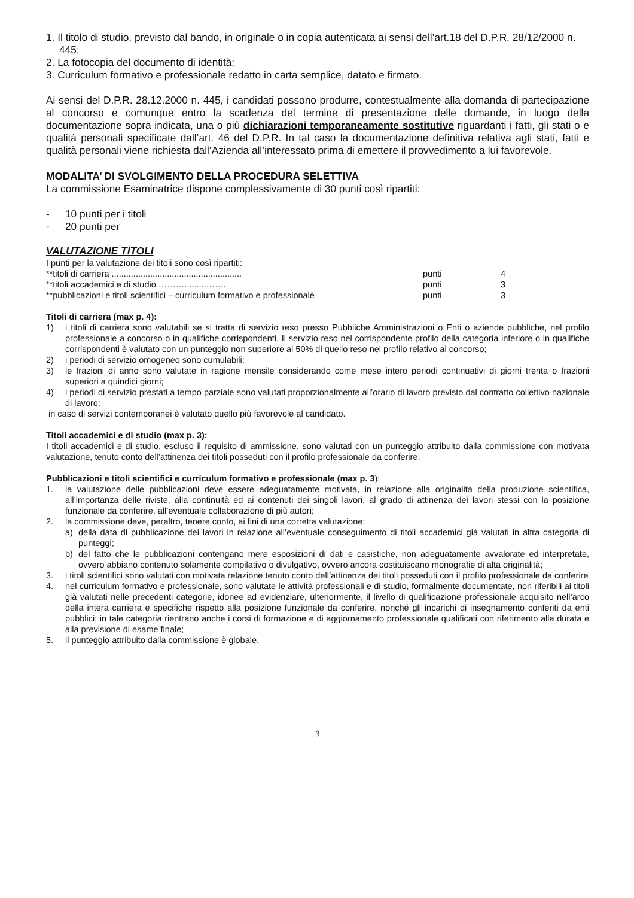1. Il titolo di studio, previsto dal bando, in originale o in copia autenticata ai sensi dell’art.18 del D.P.R. 28/12/2000 n. 445;
2. La fotocopia del documento di identità;
3. Curriculum formativo e professionale redatto in carta semplice, datato e firmato.
Ai sensi del D.P.R. 28.12.2000 n. 445, i candidati possono produrre, contestualmente alla domanda di partecipazione al concorso e comunque entro la scadenza del termine di presentazione delle domande, in luogo della documentazione sopra indicata, una o più dichiarazioni temporaneamente sostitutive riguardanti i fatti, gli stati o e qualità personali specificate dall’art. 46 del D.P.R. In tal caso la documentazione definitiva relativa agli stati, fatti e qualità personali viene richiesta dall’Azienda all’interessato prima di emettere il provvedimento a lui favorevole.
MODALITA’ DI SVOLGIMENTO DELLA PROCEDURA SELETTIVA
La commissione Esaminatrice dispone complessivamente di 30 punti così ripartiti:
- 10 punti per i titoli
- 20 punti per
VALUTAZIONE TITOLI
I punti per la valutazione dei titoli sono così ripartiti:
| **titoli di carriera ...................................................... | punti | 4 |
| **titoli accademici e di studio ……….........……. | punti | 3 |
| **pubblicazioni e titoli scientifici – curriculum formativo e professionale | punti | 3 |
Titoli di carriera (max p. 4):
1) i titoli di carriera sono valutabili se si tratta di servizio reso presso Pubbliche Amministrazioni o Enti o aziende pubbliche, nel profilo professionale a concorso o in qualifiche corrispondenti. Il servizio reso nel corrispondente profilo della categoria inferiore o in qualifiche corrispondenti è valutato con un punteggio non superiore al 50% di quello reso nel profilo relativo al concorso;
2) i periodi di servizio omogeneo sono cumulabili;
3) le frazioni di anno sono valutate in ragione mensile considerando come mese intero periodi continuativi di giorni trenta o frazioni superiori a quindici giorni;
4) i periodi di servizio prestati a tempo parziale sono valutati proporzionalmente all’orario di lavoro previsto dal contratto collettivo nazionale di lavoro;
in caso di servizi contemporanei è valutato quello più favorevole al candidato.
Titoli accademici e di studio (max p. 3):
I titoli accademici e di studio, escluso il requisito di ammissione, sono valutati con un punteggio attribuito dalla commissione con motivata valutazione, tenuto conto dell’attinenza dei titoli posseduti con il profilo professionale da conferire.
Pubblicazioni e titoli scientifici e curriculum formativo e professionale (max p. 3):
1. la valutazione delle pubblicazioni deve essere adeguatamente motivata, in relazione alla originalità della produzione scientifica, all’importanza delle riviste, alla continuità ed ai contenuti dei singoli lavori, al grado di attinenza dei lavori stessi con la posizione funzionale da conferire, all’eventuale collaborazione di più autori;
2. la commissione deve, peraltro, tenere conto, ai fini di una corretta valutazione:
a) della data di pubblicazione dei lavori in relazione all’eventuale conseguimento di titoli accademici già valutati in altra categoria di punteggi;
b) del fatto che le pubblicazioni contengano mere esposizioni di dati e casistiche, non adeguatamente avvalorate ed interpretate, ovvero abbiano contenuto solamente compilativo o divulgativo, ovvero ancora costituiscano monografie di alta originalità;
3. i titoli scientifici sono valutati con motivata relazione tenuto conto dell’attinenza dei titoli posseduti con il profilo professionale da conferire
4. nel curriculum formativo e professionale, sono valutate le attività professionali e di studio, formalmente documentate, non riferibili ai titoli già valutati nelle precedenti categorie, idonee ad evidenziare, ulteriormente, il livello di qualificazione professionale acquisito nell’arco della intera carriera e specifiche rispetto alla posizione funzionale da conferire, nonché gli incarichi di insegnamento conferiti da enti pubblici; in tale categoria rientrano anche i corsi di formazione e di aggiornamento professionale qualificati con riferimento alla durata e alla previsione di esame finale;
5. il punteggio attribuito dalla commissione è globale.
3